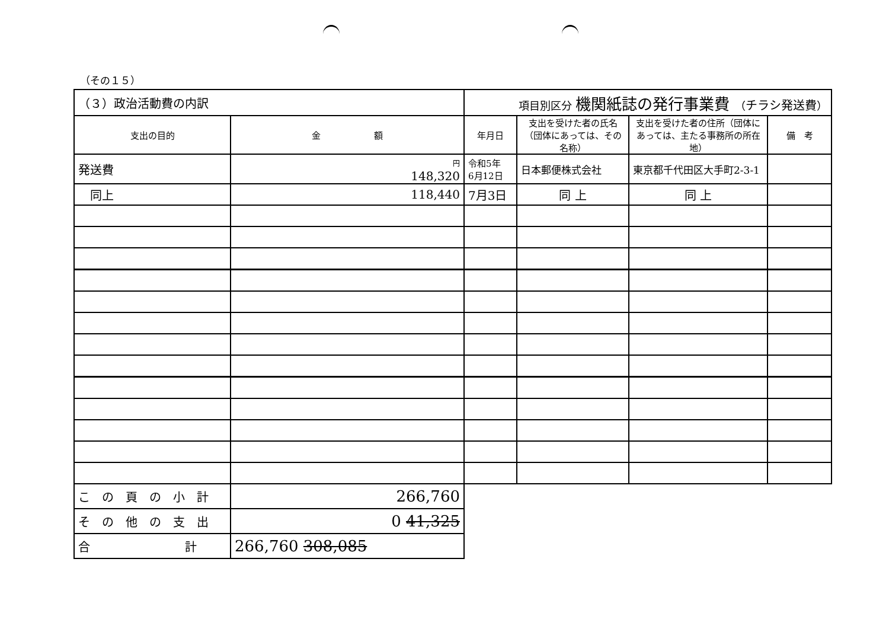（その１５）
| （３）政治活動費の内訳 | | 項目別区分 機関紙誌の発行事業費 （ チラシ発送費 ） | | | |
| 支出の目的 | 金 額 | 年月日 | 支出を受けた者の氏名（団体にあっては、その名称） | 支出を受けた者の住所（団体にあっては、主たる事務所の所在地） | 備 考 |
| 発送費 | 円 148,320 | 令和5年 6月12日 | 日本郵便株式会社 | 東京都千代田区大手町2-3-1 | |
| 同上 | 118,440 | 7月3日 | 同 上 | 同 上 | |
| この頁の小計 | 266,760 | | | | |
| その他の支出 | 0 41,325 | | | | |
| 合 計 | 266,760 308,085 | | | | |